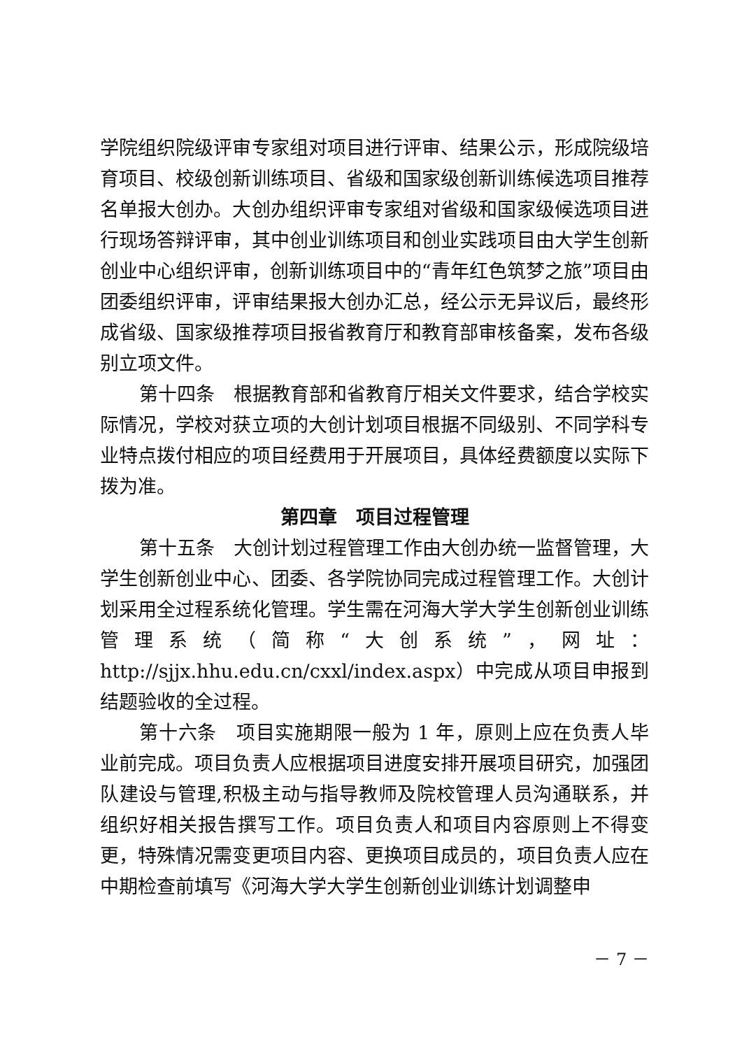学院组织院级评审专家组对项目进行评审、结果公示，形成院级培育项目、校级创新训练项目、省级和国家级创新训练候选项目推荐名单报大创办。大创办组织评审专家组对省级和国家级候选项目进行现场答辩评审，其中创业训练项目和创业实践项目由大学生创新创业中心组织评审，创新训练项目中的“青年红色筑梦之旅”项目由团委组织评审，评审结果报大创办汇总，经公示无异议后，最终形成省级、国家级推荐项目报省教育厅和教育部审核备案，发布各级别立项文件。
第十四条　根据教育部和省教育厅相关文件要求，结合学校实际情况，学校对获立项的大创计划项目根据不同级别、不同学科专业特点拨付相应的项目经费用于开展项目，具体经费额度以实际下拨为准。
第四章　项目过程管理
第十五条　大创计划过程管理工作由大创办统一监督管理，大学生创新创业中心、团委、各学院协同完成过程管理工作。大创计划采用全过程系统化管理。学生需在河海大学大学生创新创业训练管理系统（简称“大创系统”，网址：http://sjjx.hhu.edu.cn/cxxl/index.aspx）中完成从项目申报到结题验收的全过程。
第十六条　项目实施期限一般为 1 年，原则上应在负责人毕业前完成。项目负责人应根据项目进度安排开展项目研究，加强团队建设与管理,积极主动与指导教师及院校管理人员沟通联系，并组织好相关报告撰写工作。项目负责人和项目内容原则上不得变更，特殊情况需变更项目内容、更换项目成员的，项目负责人应在中期检查前填写《河海大学大学生创新创业训练计划调整申
－ 7 －